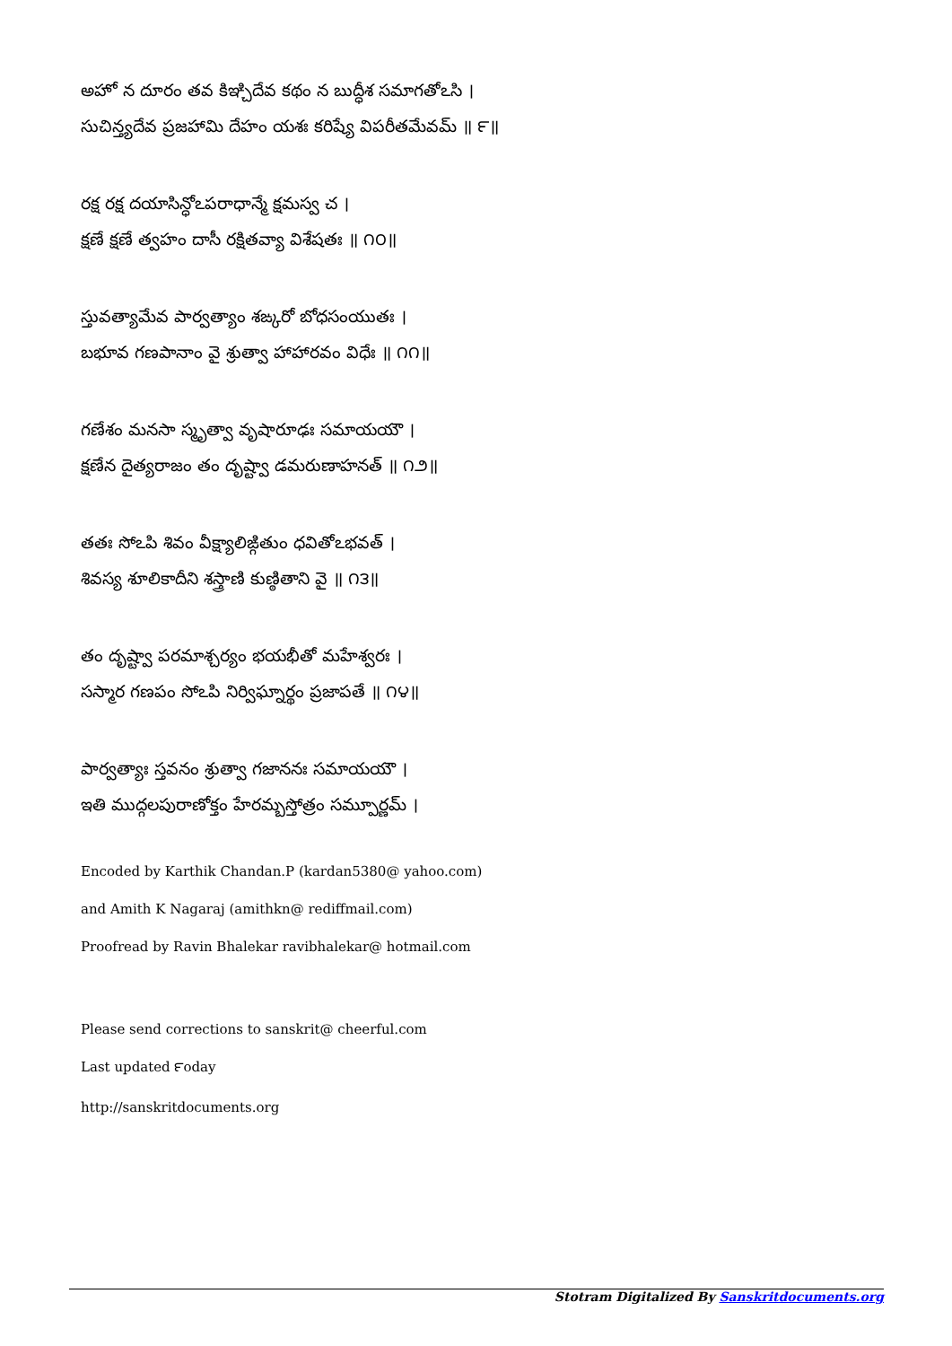అహో న దూరం తవ కిఞ్చిదేవ కథం న బుద్ధీశ సమాగతోఽసి ।
సుచిన్త్యదేవ ప్రజహామి దేహం యశః కరిష్యే విపరీతమేవమ్ ॥ ౯॥
రక్ష రక్ష దయాసిన్ధోఽపరాధాన్మే క్షమస్వ చ ।
క్షణే క్షణే త్వహం దాసీ రక్షితవ్యా విశేషతః ॥ ౧౦॥
స్తువత్యామేవ పార్వత్యాం శఙ్కరో బోధసంయుతః ।
బభూవ గణపానాం వై శ్రుత్వా హాహారవం విధేః ॥ ౧౧॥
గణేశం మనసా స్మృత్వా వృషారూఢః సమాయయౌ ।
క్షణేన దైత్యరాజం తం దృష్ట్వా డమరుణాహనత్ ॥ ౧౨॥
తతః సోఽపి శివం వీక్ష్యాలిఙ్గితుం ధవితోఽభవత్ ।
శివస్య శూలికాదీని శస్త్రాణి కుణ్ఠితాని వై ॥ ౧౩॥
తం దృష్ట్వా పరమాశ్చర్యం భయభీతో మహేశ్వరః ।
సస్మార గణపం సోఽపి నిర్విఘ్నార్థం ప్రజాపతే ॥ ౧౪॥
పార్వత్యాః స్తవనం శ్రుత్వా గజాననః సమాయయౌ ।
ఇతి ముద్గలపురాణోక్తం హేరమ్బస్తోత్రం సమ్పూర్ణమ్ ।
Encoded by Karthik Chandan.P (kardan5380@ yahoo.com)
and Amith K Nagaraj (amithkn@ rediffmail.com)
Proofread by Ravin Bhalekar ravibhalekar@ hotmail.com
Please send corrections to sanskrit@ cheerful.com
Last updated ౯oday
http://sanskritdocuments.org
Stotram Digitalized By Sanskritdocuments.org